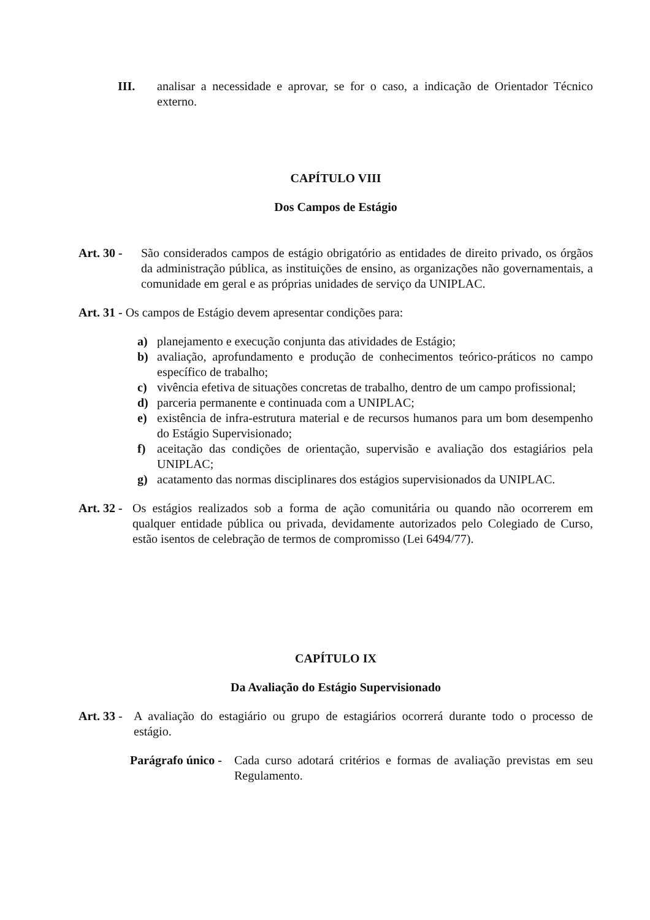III. analisar a necessidade e aprovar, se for o caso, a indicação de Orientador Técnico externo.
CAPÍTULO VIII
Dos Campos de Estágio
Art. 30 -
São considerados campos de estágio obrigatório as entidades de direito privado, os órgãos da administração pública, as instituições de ensino, as organizações não governamentais, a comunidade em geral e as próprias unidades de serviço da UNIPLAC.
Art. 31 - Os campos de Estágio devem apresentar condições para:
a) planejamento e execução conjunta das atividades de Estágio;
b) avaliação, aprofundamento e produção de conhecimentos teórico-práticos no campo específico de trabalho;
c) vivência efetiva de situações concretas de trabalho, dentro de um campo profissional;
d) parceria permanente e continuada com a UNIPLAC;
e) existência de infra-estrutura material e de recursos humanos para um bom desempenho do Estágio Supervisionado;
f) aceitação das condições de orientação, supervisão e avaliação dos estagiários pela UNIPLAC;
g) acatamento das normas disciplinares dos estágios supervisionados da UNIPLAC.
Art. 32 -
Os estágios realizados sob a forma de ação comunitária ou quando não ocorrerem em qualquer entidade pública ou privada, devidamente autorizados pelo Colegiado de Curso, estão isentos de celebração de termos de compromisso (Lei 6494/77).
CAPÍTULO IX
Da Avaliação do Estágio Supervisionado
Art. 33 -
A avaliação do estagiário ou grupo de estagiários ocorrerá durante todo o processo de estágio.
Parágrafo único -
Cada curso adotará critérios e formas de avaliação previstas em seu Regulamento.